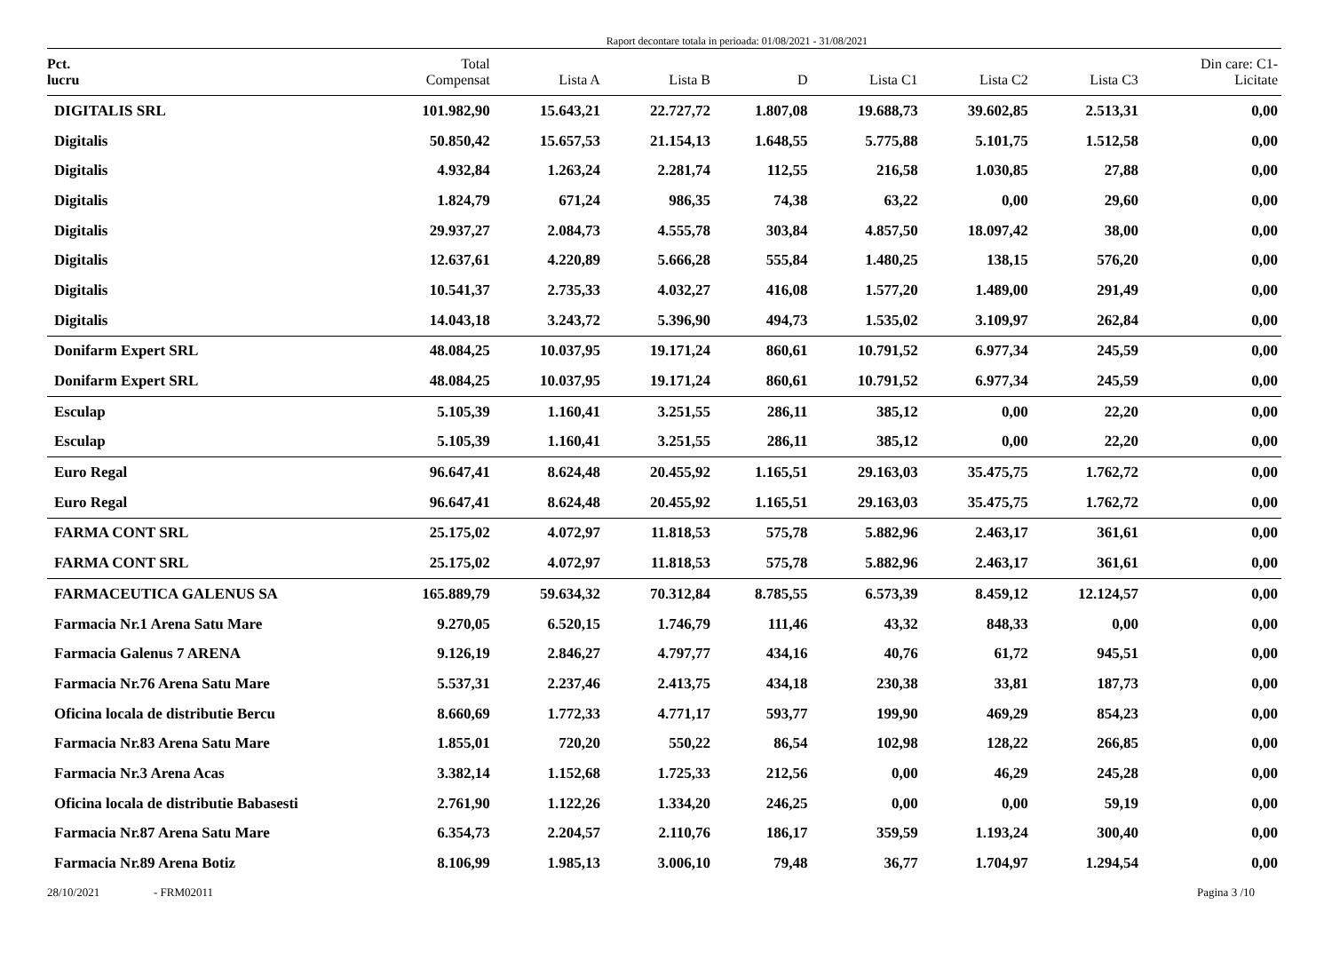Raport decontare totala in perioada: 01/08/2021 - 31/08/2021
| Pct. lucru | Total Compensat | Lista A | Lista B | D | Lista C1 | Lista C2 | Lista C3 | Din care: C1- Licitate |
| --- | --- | --- | --- | --- | --- | --- | --- | --- |
| DIGITALIS SRL | 101.982,90 | 15.643,21 | 22.727,72 | 1.807,08 | 19.688,73 | 39.602,85 | 2.513,31 | 0,00 |
| Digitalis | 50.850,42 | 15.657,53 | 21.154,13 | 1.648,55 | 5.775,88 | 5.101,75 | 1.512,58 | 0,00 |
| Digitalis | 4.932,84 | 1.263,24 | 2.281,74 | 112,55 | 216,58 | 1.030,85 | 27,88 | 0,00 |
| Digitalis | 1.824,79 | 671,24 | 986,35 | 74,38 | 63,22 | 0,00 | 29,60 | 0,00 |
| Digitalis | 29.937,27 | 2.084,73 | 4.555,78 | 303,84 | 4.857,50 | 18.097,42 | 38,00 | 0,00 |
| Digitalis | 12.637,61 | 4.220,89 | 5.666,28 | 555,84 | 1.480,25 | 138,15 | 576,20 | 0,00 |
| Digitalis | 10.541,37 | 2.735,33 | 4.032,27 | 416,08 | 1.577,20 | 1.489,00 | 291,49 | 0,00 |
| Digitalis | 14.043,18 | 3.243,72 | 5.396,90 | 494,73 | 1.535,02 | 3.109,97 | 262,84 | 0,00 |
| Donifarm Expert SRL | 48.084,25 | 10.037,95 | 19.171,24 | 860,61 | 10.791,52 | 6.977,34 | 245,59 | 0,00 |
| Donifarm Expert SRL | 48.084,25 | 10.037,95 | 19.171,24 | 860,61 | 10.791,52 | 6.977,34 | 245,59 | 0,00 |
| Esculap | 5.105,39 | 1.160,41 | 3.251,55 | 286,11 | 385,12 | 0,00 | 22,20 | 0,00 |
| Esculap | 5.105,39 | 1.160,41 | 3.251,55 | 286,11 | 385,12 | 0,00 | 22,20 | 0,00 |
| Euro Regal | 96.647,41 | 8.624,48 | 20.455,92 | 1.165,51 | 29.163,03 | 35.475,75 | 1.762,72 | 0,00 |
| Euro Regal | 96.647,41 | 8.624,48 | 20.455,92 | 1.165,51 | 29.163,03 | 35.475,75 | 1.762,72 | 0,00 |
| FARMA CONT SRL | 25.175,02 | 4.072,97 | 11.818,53 | 575,78 | 5.882,96 | 2.463,17 | 361,61 | 0,00 |
| FARMA CONT SRL | 25.175,02 | 4.072,97 | 11.818,53 | 575,78 | 5.882,96 | 2.463,17 | 361,61 | 0,00 |
| FARMACEUTICA GALENUS SA | 165.889,79 | 59.634,32 | 70.312,84 | 8.785,55 | 6.573,39 | 8.459,12 | 12.124,57 | 0,00 |
| Farmacia Nr.1 Arena Satu Mare | 9.270,05 | 6.520,15 | 1.746,79 | 111,46 | 43,32 | 848,33 | 0,00 | 0,00 |
| Farmacia Galenus 7 ARENA | 9.126,19 | 2.846,27 | 4.797,77 | 434,16 | 40,76 | 61,72 | 945,51 | 0,00 |
| Farmacia Nr.76 Arena Satu Mare | 5.537,31 | 2.237,46 | 2.413,75 | 434,18 | 230,38 | 33,81 | 187,73 | 0,00 |
| Oficina locala de distributie Bercu | 8.660,69 | 1.772,33 | 4.771,17 | 593,77 | 199,90 | 469,29 | 854,23 | 0,00 |
| Farmacia Nr.83 Arena Satu Mare | 1.855,01 | 720,20 | 550,22 | 86,54 | 102,98 | 128,22 | 266,85 | 0,00 |
| Farmacia Nr.3 Arena Acas | 3.382,14 | 1.152,68 | 1.725,33 | 212,56 | 0,00 | 46,29 | 245,28 | 0,00 |
| Oficina locala de distributie Babasesti | 2.761,90 | 1.122,26 | 1.334,20 | 246,25 | 0,00 | 0,00 | 59,19 | 0,00 |
| Farmacia Nr.87 Arena Satu Mare | 6.354,73 | 2.204,57 | 2.110,76 | 186,17 | 359,59 | 1.193,24 | 300,40 | 0,00 |
| Farmacia Nr.89 Arena Botiz | 8.106,99 | 1.985,13 | 3.006,10 | 79,48 | 36,77 | 1.704,97 | 1.294,54 | 0,00 |
28/10/2021 - FRM02011 Pagina 3 /10